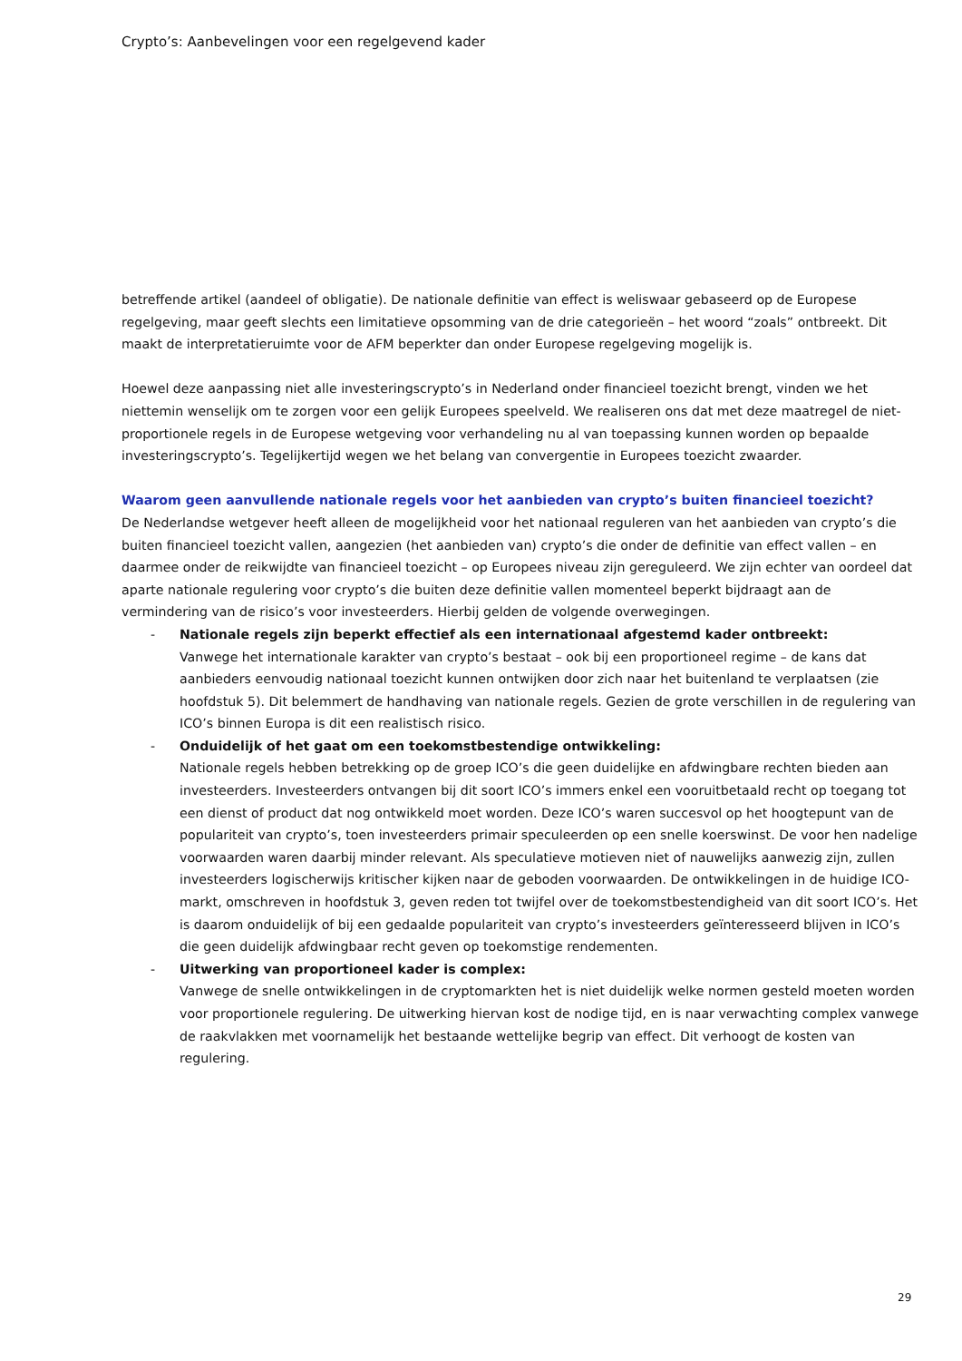Crypto’s: Aanbevelingen voor een regelgevend kader
betreffende artikel (aandeel of obligatie). De nationale definitie van effect is weliswaar gebaseerd op de Europese regelgeving, maar geeft slechts een limitatieve opsomming van de drie categorieën – het woord “zoals” ontbreekt. Dit maakt de interpretatieruimte voor de AFM beperkter dan onder Europese regelgeving mogelijk is.
Hoewel deze aanpassing niet alle investeringscrypto’s in Nederland onder financieel toezicht brengt, vinden we het niettemin wenselijk om te zorgen voor een gelijk Europees speelveld. We realiseren ons dat met deze maatregel de niet-proportionele regels in de Europese wetgeving voor verhandeling nu al van toepassing kunnen worden op bepaalde investeringscrypto’s. Tegelijkertijd wegen we het belang van convergentie in Europees toezicht zwaarder.
Waarom geen aanvullende nationale regels voor het aanbieden van crypto’s buiten financieel toezicht?
De Nederlandse wetgever heeft alleen de mogelijkheid voor het nationaal reguleren van het aanbieden van crypto’s die buiten financieel toezicht vallen, aangezien (het aanbieden van) crypto’s die onder de definitie van effect vallen – en daarmee onder de reikwijdte van financieel toezicht – op Europees niveau zijn gereguleerd. We zijn echter van oordeel dat aparte nationale regulering voor crypto’s die buiten deze definitie vallen momenteel beperkt bijdraagt aan de vermindering van de risico’s voor investeerders. Hierbij gelden de volgende overwegingen.
- Nationale regels zijn beperkt effectief als een internationaal afgestemd kader ontbreekt:
Vanwege het internationale karakter van crypto’s bestaat – ook bij een proportioneel regime – de kans dat aanbieders eenvoudig nationaal toezicht kunnen ontwijken door zich naar het buitenland te verplaatsen (zie hoofdstuk 5). Dit belemmert de handhaving van nationale regels. Gezien de grote verschillen in de regulering van ICO’s binnen Europa is dit een realistisch risico.
- Onduidelijk of het gaat om een toekomstbestendige ontwikkeling:
Nationale regels hebben betrekking op de groep ICO’s die geen duidelijke en afdwingbare rechten bieden aan investeerders. Investeerders ontvangen bij dit soort ICO’s immers enkel een vooruitbetaald recht op toegang tot een dienst of product dat nog ontwikkeld moet worden. Deze ICO’s waren succesvol op het hoogtepunt van de populariteit van crypto’s, toen investeerders primair speculeerden op een snelle koerswinst. De voor hen nadelige voorwaarden waren daarbij minder relevant. Als speculatieve motieven niet of nauwelijks aanwezig zijn, zullen investeerders logischerwijs kritischer kijken naar de geboden voorwaarden. De ontwikkelingen in de huidige ICO-markt, omschreven in hoofdstuk 3, geven reden tot twijfel over de toekomstbestendigheid van dit soort ICO’s. Het is daarom onduidelijk of bij een gedaalde populariteit van crypto’s investeerders geïnteresseerd blijven in ICO’s die geen duidelijk afdwingbaar recht geven op toekomstige rendementen.
- Uitwerking van proportioneel kader is complex:
Vanwege de snelle ontwikkelingen in de cryptomarkten het is niet duidelijk welke normen gesteld moeten worden voor proportionele regulering. De uitwerking hiervan kost de nodige tijd, en is naar verwachting complex vanwege de raakvlakken met voornamelijk het bestaande wettelijke begrip van effect. Dit verhoogt de kosten van regulering.
29